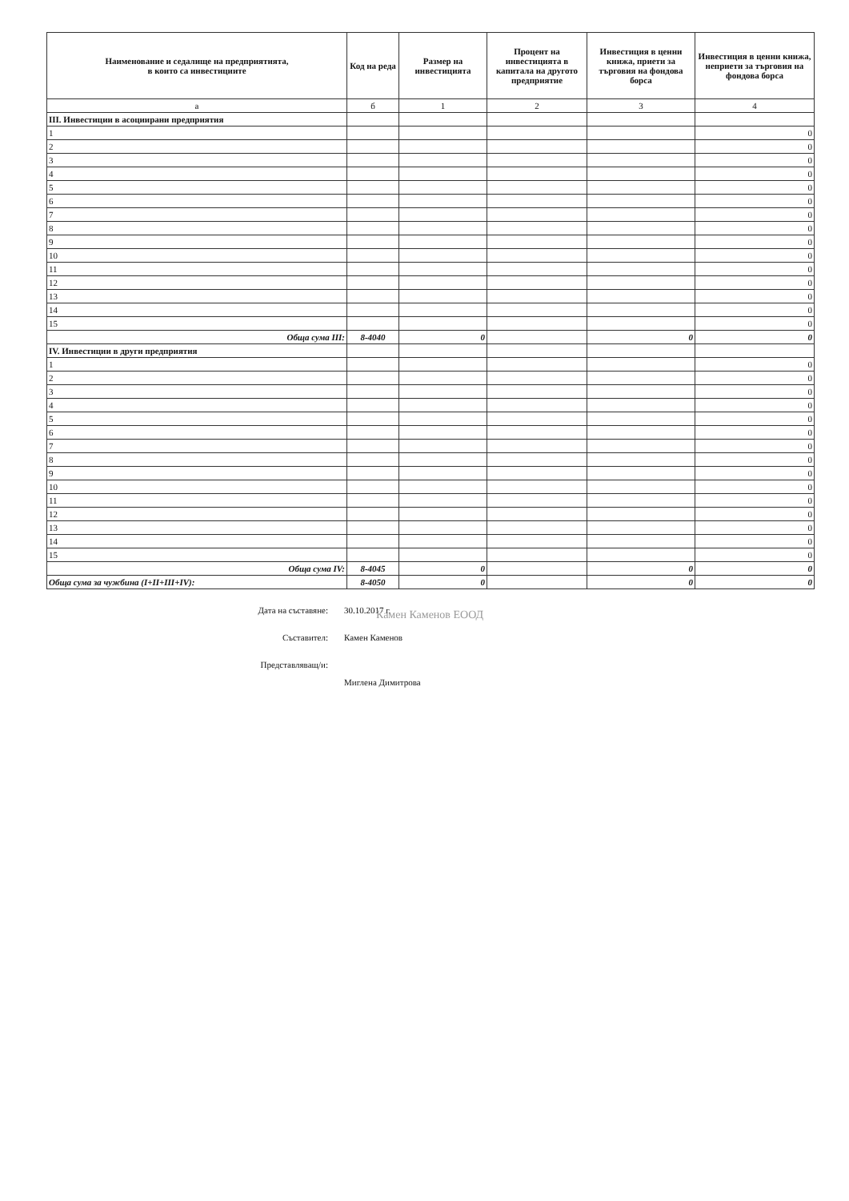| Наименование и седалище на предприятията, в които са инвестициите | Код на реда | Размер на инвестицията | Процент на инвестицията в капитала на другото предприятие | Инвестиция в ценни книжа, приети за търговия на фондова борса | Инвестиция в ценни книжа, неприети за търговия на фондова борса |
| --- | --- | --- | --- | --- | --- |
| а | б | 1 | 2 | 3 | 4 |
| III. Инвестиции в асоциирани предприятия | | | | | |
| 1 | | | | | 0 |
| 2 | | | | | 0 |
| 3 | | | | | 0 |
| 4 | | | | | 0 |
| 5 | | | | | 0 |
| 6 | | | | | 0 |
| 7 | | | | | 0 |
| 8 | | | | | 0 |
| 9 | | | | | 0 |
| 10 | | | | | 0 |
| 11 | | | | | 0 |
| 12 | | | | | 0 |
| 13 | | | | | 0 |
| 14 | | | | | 0 |
| 15 | | | | | 0 |
| Обща сума III: | 8-4040 | 0 | | 0 | 0 |
| IV. Инвестиции в други предприятия | | | | | |
| 1 | | | | | 0 |
| 2 | | | | | 0 |
| 3 | | | | | 0 |
| 4 | | | | | 0 |
| 5 | | | | | 0 |
| 6 | | | | | 0 |
| 7 | | | | | 0 |
| 8 | | | | | 0 |
| 9 | | | | | 0 |
| 10 | | | | | 0 |
| 11 | | | | | 0 |
| 12 | | | | | 0 |
| 13 | | | | | 0 |
| 14 | | | | | 0 |
| 15 | | | | | 0 |
| Обща сума IV: | 8-4045 | 0 | | 0 | 0 |
| Обща сума за чужбина (I+II+III+IV): | 8-4050 | 0 | | 0 | 0 |
Дата на съставяне: 30.10.2017 г.
Съставител: Камен Каменов
Представляващ/и:
Миглена Димитрова
Камен Каменов ЕООД